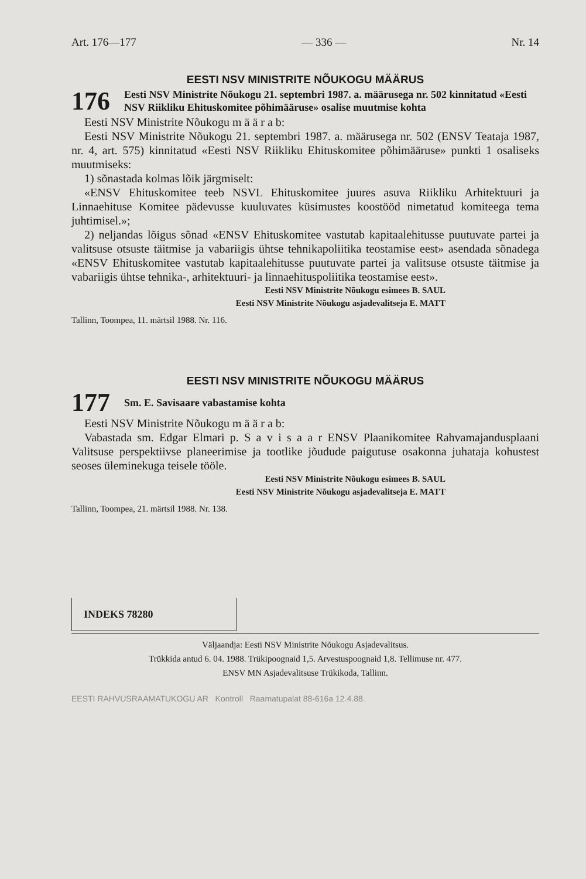Art. 176—177 — 336 — Nr. 14
EESTI NSV MINISTRITE NÕUKOGU MÄÄRUS
176
Eesti NSV Ministrite Nõukogu 21. septembri 1987. a. määrusega nr. 502 kinnitatud «Eesti NSV Riikliku Ehituskomitee põhimääruse» osalise muutmise kohta
Eesti NSV Ministrite Nõukogu m ä ä r a b:
Eesti NSV Ministrite Nõukogu 21. septembri 1987. a. määrusega nr. 502 (ENSV Teataja 1987, nr. 4, art. 575) kinnitatud «Eesti NSV Riikliku Ehituskomitee põhimääruse» punkti 1 osaliseks muutmiseks:
1) sõnastada kolmas lõik järgmiselt:
«ENSV Ehituskomitee teeb NSVL Ehituskomitee juures asuva Riikliku Arhitektuuri ja Linnaehituse Komitee pädevusse kuuluvates küsimustes koostööd nimetatud komiteega tema juhtimisel.»;
2) neljandas lõigus sõnad «ENSV Ehituskomitee vastutab kapitaalehitusse puutuvate partei ja valitsuse otsuste täitmise ja vabariigis ühtse tehnikapoliitika teostamise eest» asendada sõnadega «ENSV Ehituskomitee vastutab kapitaalehitusse puutuvate partei ja valitsuse otsuste täitmise ja vabariigis ühtse tehnika-, arhitektuuri- ja linnaehituspoliitika teostamise eest».
Eesti NSV Ministrite Nõukogu esimees B. SAUL
Eesti NSV Ministrite Nõukogu asjadevalitseja E. MATT
Tallinn, Toompea, 11. märtsil 1988. Nr. 116.
EESTI NSV MINISTRITE NÕUKOGU MÄÄRUS
177
Sm. E. Savisaare vabastamise kohta
Eesti NSV Ministrite Nõukogu m ä ä r a b:
Vabastada sm. Edgar Elmari p. S a v i s a a r ENSV Plaanikomitee Rahvamajandusplaani Valitsuse perspektiivse planeerimise ja tootlike jõudude paigutuse osakonna juhataja kohustest seoses üleminekuga teisele tööle.
Eesti NSV Ministrite Nõukogu esimees B. SAUL
Eesti NSV Ministrite Nõukogu asjadevalitseja E. MATT
Tallinn, Toompea, 21. märtsil 1988. Nr. 138.
INDEKS 78280
Väljaandja: Eesti NSV Ministrite Nõukogu Asjadevalitsus.
Trükkida antud 6. 04. 1988. Trükipoognaid 1,5. Arvestuspoognaid 1,8. Tellimuse nr. 477.
ENSV MN Asjadevalitsuse Trükikoda, Tallinn.
EESTI RAHVUSRAAMATUKOGU AR Kontroll Raamatupalat 88-616a 12.4.88.